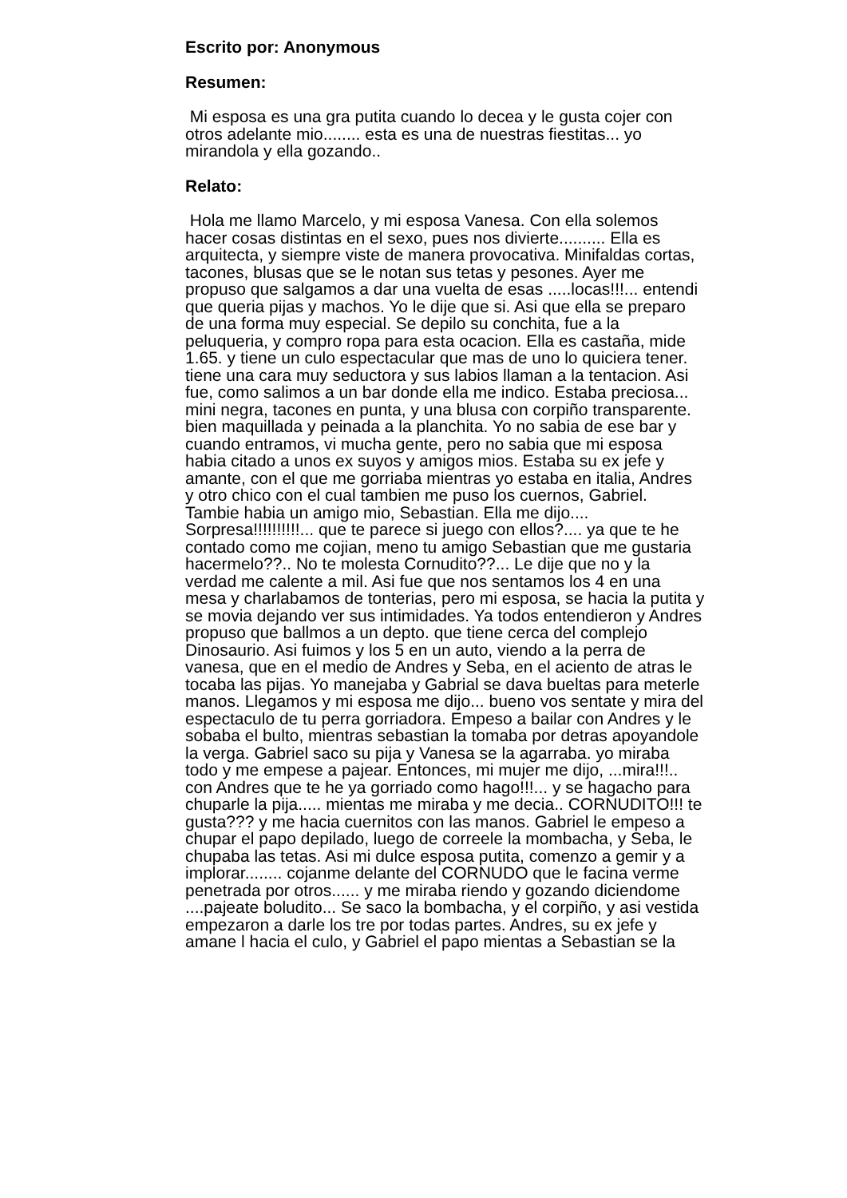Escrito por: Anonymous
Resumen:
Mi esposa es una gra putita cuando lo decea y le gusta cojer con
otros adelante mio........ esta es una de nuestras fiestitas... yo
mirandola y ella gozando..
Relato:
Hola me llamo Marcelo, y mi esposa Vanesa. Con ella solemos
hacer cosas distintas en el sexo, pues nos divierte.......... Ella es
arquitecta, y siempre viste de manera provocativa. Minifaldas cortas,
tacones, blusas que se le notan sus tetas y pesones. Ayer me
propuso que salgamos a dar una vuelta de esas .....locas!!!... entendi
que queria pijas y machos. Yo le dije que si. Asi que ella se preparo
de una forma muy especial. Se depilo su conchita, fue a la
peluqueria, y compro ropa para esta ocacion. Ella es castaña, mide
1.65. y tiene un culo espectacular que mas de uno lo quiciera tener.
tiene una cara muy seductora y sus labios llaman a la tentacion. Asi
fue, como salimos a un bar donde ella me indico. Estaba preciosa...
mini negra, tacones en punta, y una blusa con corpiño transparente.
bien maquillada y peinada a la planchita. Yo no sabia de ese bar y
cuando entramos, vi mucha gente, pero no sabia que mi esposa
habia citado a unos ex suyos y amigos mios. Estaba su ex jefe y
amante, con el que me gorriaba mientras yo estaba en italia, Andres
y otro chico con el cual tambien me puso los cuernos, Gabriel.
Tambie habia un amigo mio, Sebastian. Ella me dijo....
Sorpresa!!!!!!!!!!... que te parece si juego con ellos?.... ya que te he
contado como me cojian, meno tu amigo Sebastian que me gustaria
hacermelo??.. No te molesta Cornudito??... Le dije que no y la
verdad me calente a mil. Asi fue que nos sentamos los 4 en una
mesa y charlabamos de tonterias, pero mi esposa, se hacia la putita y
se movia dejando ver sus intimidades. Ya todos entendieron y Andres
propuso que ballmos a un depto. que tiene cerca del complejo
Dinosaurio. Asi fuimos y los 5 en un auto, viendo a la perra de
vanesa, que en el medio de Andres y Seba, en el aciento de atras le
tocaba las pijas. Yo manejaba y Gabrial se dava bueltas para meterle
manos. Llegamos y mi esposa me dijo... bueno vos sentate y mira del
espectaculo de tu perra gorriadora. Empeso a bailar con Andres y le
sobaba el bulto, mientras sebastian la tomaba por detras apoyandole
la verga. Gabriel saco su pija y Vanesa se la agarraba. yo miraba
todo y me empese a pajear. Entonces, mi mujer me dijo, ...mira!!!..
con Andres que te he ya gorriado como hago!!!... y se hagacho para
chuparle la pija..... mientas me miraba y me decia.. CORNUDITO!!! te
gusta??? y me hacia cuernitos con las manos. Gabriel le empeso a
chupar el papo depilado, luego de correele la mombacha, y Seba, le
chupaba las tetas. Asi mi dulce esposa putita, comenzo a gemir y a
implorar........ cojanme delante del CORNUDO que le facina verme
penetrada por otros...... y me miraba riendo y gozando diciendome
....pajeate boludito... Se saco la bombacha, y el corpiño, y asi vestida
empezaron a darle los tre por todas partes. Andres, su ex jefe y
amane l hacia el culo, y Gabriel el papo mientas a Sebastian se la